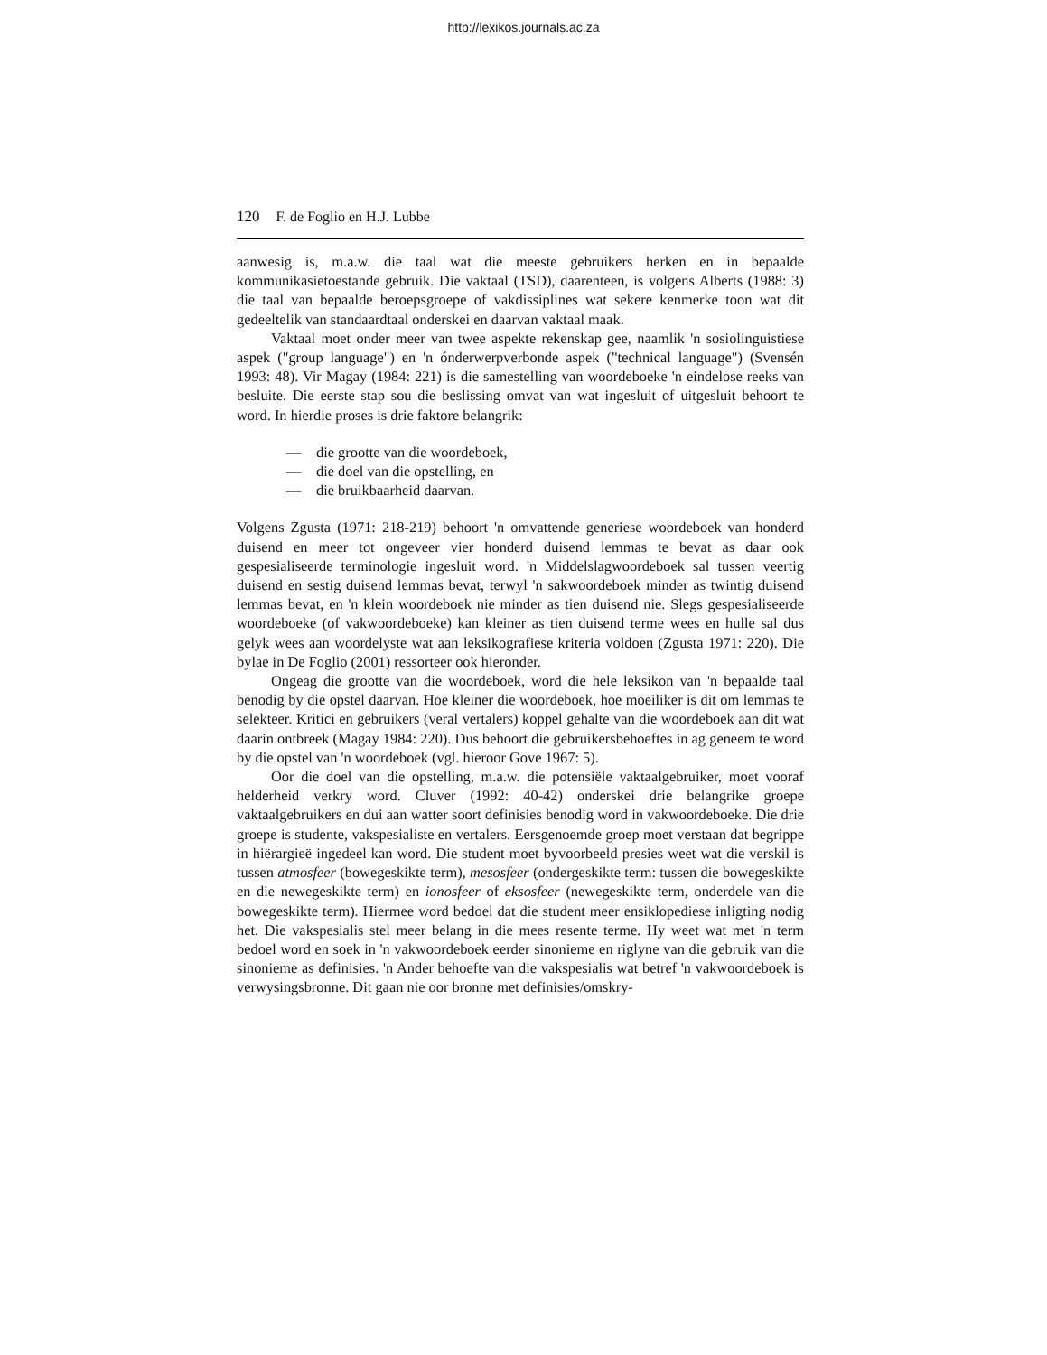http://lexikos.journals.ac.za
120 F. de Foglio en H.J. Lubbe
aanwesig is, m.a.w. die taal wat die meeste gebruikers herken en in bepaalde kommunikasietoestande gebruik. Die vaktaal (TSD), daarenteen, is volgens Alberts (1988: 3) die taal van bepaalde beroepsgroepe of vakdissiplines wat sekere kenmerke toon wat dit gedeeltelik van standaardtaal onderskei en daarvan vaktaal maak.
Vaktaal moet onder meer van twee aspekte rekenskap gee, naamlik 'n sosiolinguistiese aspek ("group language") en 'n ónderwerpverbonde aspek ("technical language") (Svensén 1993: 48). Vir Magay (1984: 221) is die samestelling van woordeboeke 'n eindelose reeks van besluite. Die eerste stap sou die beslissing omvat van wat ingesluit of uitgesluit behoort te word. In hierdie proses is drie faktore belangrik:
— die grootte van die woordeboek,
— die doel van die opstelling, en
— die bruikbaarheid daarvan.
Volgens Zgusta (1971: 218-219) behoort 'n omvattende generiese woordeboek van honderd duisend en meer tot ongeveer vier honderd duisend lemmas te bevat as daar ook gespesialiseerde terminologie ingesluit word. 'n Middelslagwoordeboek sal tussen veertig duisend en sestig duisend lemmas bevat, terwyl 'n sakwoordeboek minder as twintig duisend lemmas bevat, en 'n klein woordeboek nie minder as tien duisend nie. Slegs gespesialiseerde woordeboeke (of vakwoordeboeke) kan kleiner as tien duisend terme wees en hulle sal dus gelyk wees aan woordelyste wat aan leksikografiese kriteria voldoen (Zgusta 1971: 220). Die bylae in De Foglio (2001) ressorteer ook hieronder.
Ongeag die grootte van die woordeboek, word die hele leksikon van 'n bepaalde taal benodig by die opstel daarvan. Hoe kleiner die woordeboek, hoe moeiliker is dit om lemmas te selekteer. Kritici en gebruikers (veral vertalers) koppel gehalte van die woordeboek aan dit wat daarin ontbreek (Magay 1984: 220). Dus behoort die gebruikersbehoeftes in ag geneem te word by die opstel van 'n woordeboek (vgl. hieroor Gove 1967: 5).
Oor die doel van die opstelling, m.a.w. die potensiële vaktaalgebruiker, moet vooraf helderheid verkry word. Cluver (1992: 40-42) onderskei drie belangrike groepe vaktaalgebruikers en dui aan watter soort definisies benodig word in vakwoordeboeke. Die drie groepe is studente, vakspesialiste en vertalers. Eersgenoemde groep moet verstaan dat begrippe in hiërargieë ingedeel kan word. Die student moet byvoorbeeld presies weet wat die verskil is tussen atmosfeer (bowegeskikte term), mesosfeer (ondergeskikte term: tussen die bowegeskikte en die newegeskikte term) en ionosfeer of eksosfeer (newegeskikte term, onderdele van die bowegeskikte term). Hiermee word bedoel dat die student meer ensiklopediese inligting nodig het. Die vakspesialis stel meer belang in die mees resente terme. Hy weet wat met 'n term bedoel word en soek in 'n vakwoordeboek eerder sinonieme en riglyne van die gebruik van die sinonieme as definisies. 'n Ander behoefte van die vakspesialis wat betref 'n vakwoordeboek is verwysingsbronne. Dit gaan nie oor bronne met definisies/omskry-